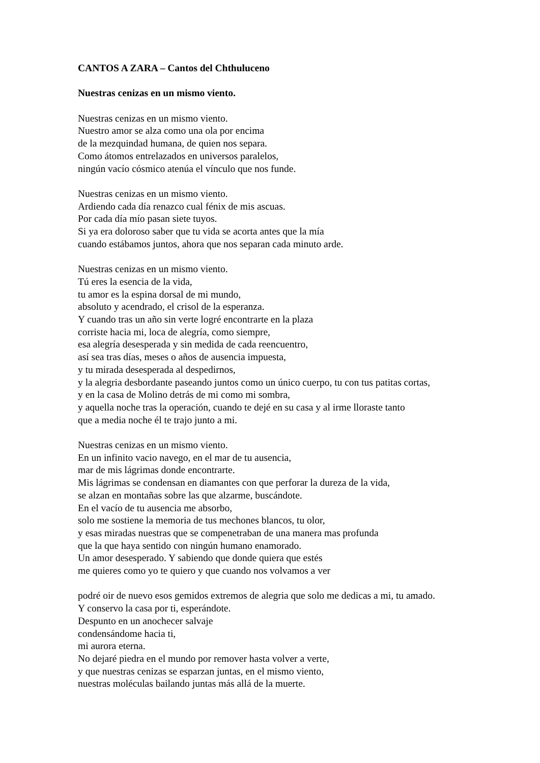CANTOS A ZARA – Cantos del Chthuluceno
Nuestras cenizas en un mismo viento.
Nuestras cenizas en un mismo viento.
Nuestro amor se alza como una ola por encima
de la mezquindad humana, de quien nos separa.
Como átomos entrelazados en universos paralelos,
ningún vacío cósmico atenúa el vínculo que nos funde.
Nuestras cenizas en un mismo viento.
Ardiendo cada día renazco cual fénix de mis ascuas.
Por cada día mío pasan siete tuyos.
Si ya era doloroso saber que tu vida se acorta antes que la mía
cuando estábamos juntos, ahora que nos separan cada minuto arde.
Nuestras cenizas en un mismo viento.
Tú eres la esencia de la vida,
tu amor es la espina dorsal de mi mundo,
absoluto y acendrado, el crisol de la esperanza.
Y cuando tras un año sin verte logré encontrarte en la plaza
corriste hacia mi, loca de alegría, como siempre,
esa alegría desesperada y sin medida de cada reencuentro,
así sea tras días, meses o años de ausencia impuesta,
y tu mirada desesperada al despedirnos,
y la alegria desbordante paseando juntos como un único cuerpo, tu con tus patitas cortas,
y en la casa de Molino detrás de mi como mi sombra,
y aquella noche tras la operación, cuando te dejé en su casa y al irme lloraste tanto
que a media noche él te trajo junto a mi.
Nuestras cenizas en un mismo viento.
En un infinito vacio navego, en el mar de tu ausencia,
mar de mis lágrimas donde encontrarte.
Mis lágrimas se condensan en diamantes con que perforar la dureza de la vida,
se alzan en montañas sobre las que alzarme, buscándote.
En el vacío de tu ausencia me absorbo,
solo me sostiene la memoria de tus mechones blancos, tu olor,
y esas miradas nuestras que se compenetraban de una manera mas profunda
que la que haya sentido con ningún humano enamorado.
Un amor desesperado. Y sabiendo que donde quiera que estés
me quieres como yo te quiero y que cuando nos volvamos a ver
podré oir de nuevo esos gemidos extremos de alegria que solo me dedicas a mi, tu amado.
Y conservo la casa por ti, esperándote.
Despunto en un anochecer salvaje
condensándome hacia ti,
mi aurora eterna.
No dejaré piedra en el mundo por remover hasta volver a verte,
y que nuestras cenizas se esparzan juntas, en el mismo viento,
nuestras moléculas bailando juntas más allá de la muerte.